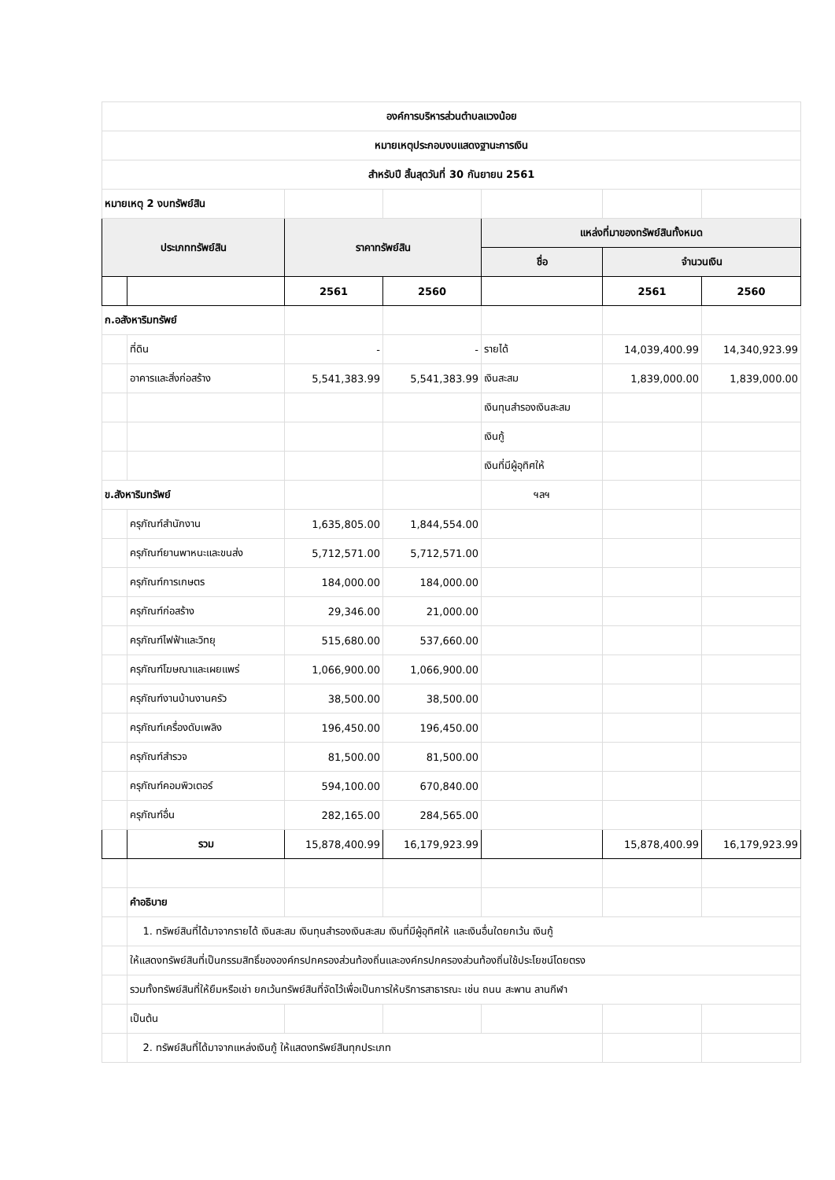| องค์การบริหารส่วนตำบลแวงน้อย | | | | | | |
| หมายเหตุประกอบงบแสดงฐานะการเงิน | | | | | | |
| สำหรับปี สิ้นสุดวันที่ 30 กันยายน 2561 | | | | | | |
| หมายเหตุ 2 งบทรัพย์สิน | | | | | | |
| ประเภททรัพย์สิน | | ราคาทรัพย์สิน | | แหล่งที่มาของทรัพย์สินทั้งหมด | | |
| | | | | ชื่อ | จำนวนเงิน | |
| | | 2561 | 2560 | | 2561 | 2560 |
| ก.อสังหาริมทรัพย์ | | | | | | |
| | ที่ดิน | - | - | รายได้ | 14,039,400.99 | 14,340,923.99 |
| | อาคารและสิ่งก่อสร้าง | 5,541,383.99 | 5,541,383.99 | เงินสะสม | 1,839,000.00 | 1,839,000.00 |
| | | | | เงินทุนสำรองเงินสะสม | | |
| | | | | เงินกู้ | | |
| | | | | เงินที่มีผู้อุทิศให้ | | |
| ข.สังหาริมทรัพย์ | | | | ฯลฯ | | |
| | ครุภัณฑ์สำนักงาน | 1,635,805.00 | 1,844,554.00 | | | |
| | ครุภัณฑ์ยานพาหนะและขนส่ง | 5,712,571.00 | 5,712,571.00 | | | |
| | ครุภัณฑ์การเกษตร | 184,000.00 | 184,000.00 | | | |
| | ครุภัณฑ์ก่อสร้าง | 29,346.00 | 21,000.00 | | | |
| | ครุภัณฑ์ไฟฟ้าและวิทยุ | 515,680.00 | 537,660.00 | | | |
| | ครุภัณฑ์โฆษณาและเผยแพร่ | 1,066,900.00 | 1,066,900.00 | | | |
| | ครุภัณฑ์งานบ้านงานครัว | 38,500.00 | 38,500.00 | | | |
| | ครุภัณฑ์เครื่องดับเพลิง | 196,450.00 | 196,450.00 | | | |
| | ครุภัณฑ์สำรวจ | 81,500.00 | 81,500.00 | | | |
| | ครุภัณฑ์คอมพิวเตอร์ | 594,100.00 | 670,840.00 | | | |
| | ครุภัณฑ์อื่น | 282,165.00 | 284,565.00 | | | |
| | รวม | 15,878,400.99 | 16,179,923.99 | | 15,878,400.99 | 16,179,923.99 |
| | คำอธิบาย | | | | | |
| | 1. ทรัพย์สินที่ได้มาจากรายได้ เงินสะสม เงินทุนสำรองเงินสะสม เงินที่มีผู้อุทิศให้ และเงินอื่นใดยกเว้น เงินกู้ | | | | | |
| | ให้แสดงทรัพย์สินที่เป็นกรรมสิทธิ์ขององค์กรปกครองส่วนท้องถิ่นและองค์กรปกครองส่วนท้องถิ่นใช้ประโยชน์โดยตรง | | | | | |
| | รวมทั้งทรัพย์สินที่ให้ยืมหรือเช่า ยกเว้นทรัพย์สินที่จัดไว้เพื่อเป็นการให้บริการสาธารณะ เช่น ถนน สะพาน ลานกีฬา | | | | | |
| | เป็นต้น | | | | | |
| | 2. ทรัพย์สินที่ได้มาจากแหล่งเงินกู้ ให้แสดงทรัพย์สินทุกประเภท | | | | | |